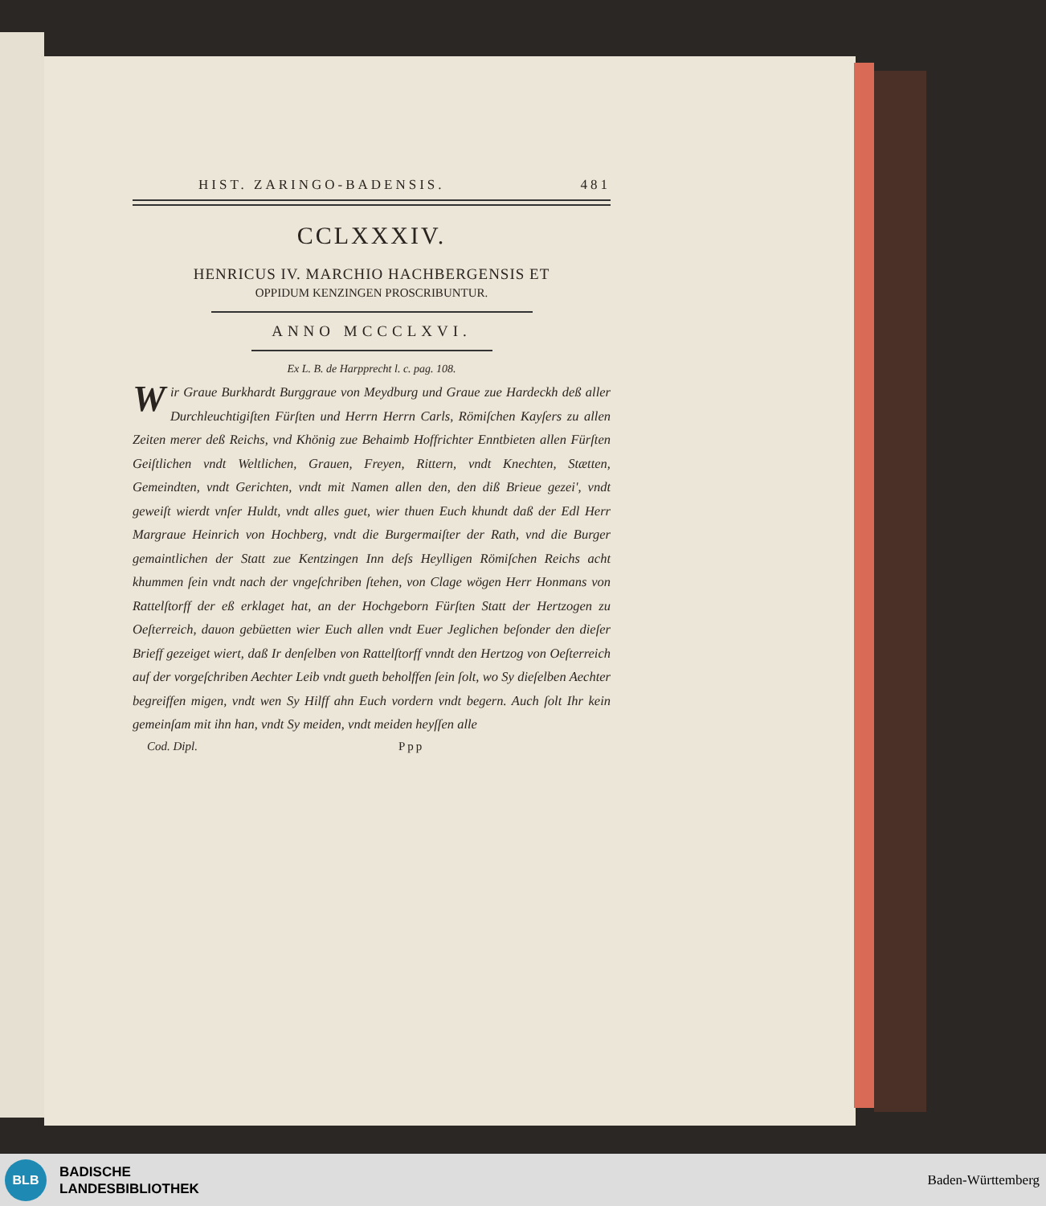HIST. ZARINGO-BADENSIS. 481
CCLXXXIV.
HENRICUS IV. MARCHIO HACHBERGENSIS ET
OPPIDUM KENZINGEN PROSCRIBUNTUR.
ANNO MCCCLXVI.
Ex L. B. de Harpprecht l. c. pag. 108.
Wir Graue Burkhardt Burggraue von Meydburg und Graue zue Hardeckh deß aller Durchleuchtigiſten Fürſten und Herrn Herrn Carls, Römiſchen Kayſers zu allen Zeiten merer deß Reichs, vnd Khönig zue Behaimb Hoffrichter Enntbieten allen Fürſten Geiſtlichen vndt Weltlichen, Grauen, Freyen, Rittern, vndt Knechten, Stætten, Gemeindten, vndt Gerichten, vndt mit Namen allen den, den diß Brieue gezei', vndt geweiſt wierdt vnſer Huldt, vndt alles guet, wier thuen Euch khundt daß der Edl Herr Margraue Heinrich von Hochberg, vndt die Burgermaiſter der Rath, vnd die Burger gemaintlichen der Statt zue Kentzingen Inn deſs Heylligen Römiſchen Reichs acht khummen ſein vndt nach der vngeſchriben ſtehen, von Clage wögen Herr Honmans von Rattelſtorff der eß erklaget hat, an der Hochgeborn Fürſten Statt der Hertzogen zu Oeſterreich, dauon gebüetten wier Euch allen vndt Euer Jeglichen beſonder den dieſer Brieff gezeiget wiert, daß Ir denſelben von Rattelſtorff vnndt den Hertzog von Oeſterreich auf der vorgeſchriben Aechter Leib vndt gueth beholffen ſein ſolt, wo Sy dieſelben Aechter begreiffen migen, vndt wen Sy Hilff ahn Euch vordern vndt begern. Auch ſolt Ihr kein gemeinſam mit ihn han, vndt Sy meiden, vndt meiden heyſſen alle
Cod. Dipl. Ppp
BLB
BADISCHE
LANDESBIBLIOTHEK
Baden-Württemberg